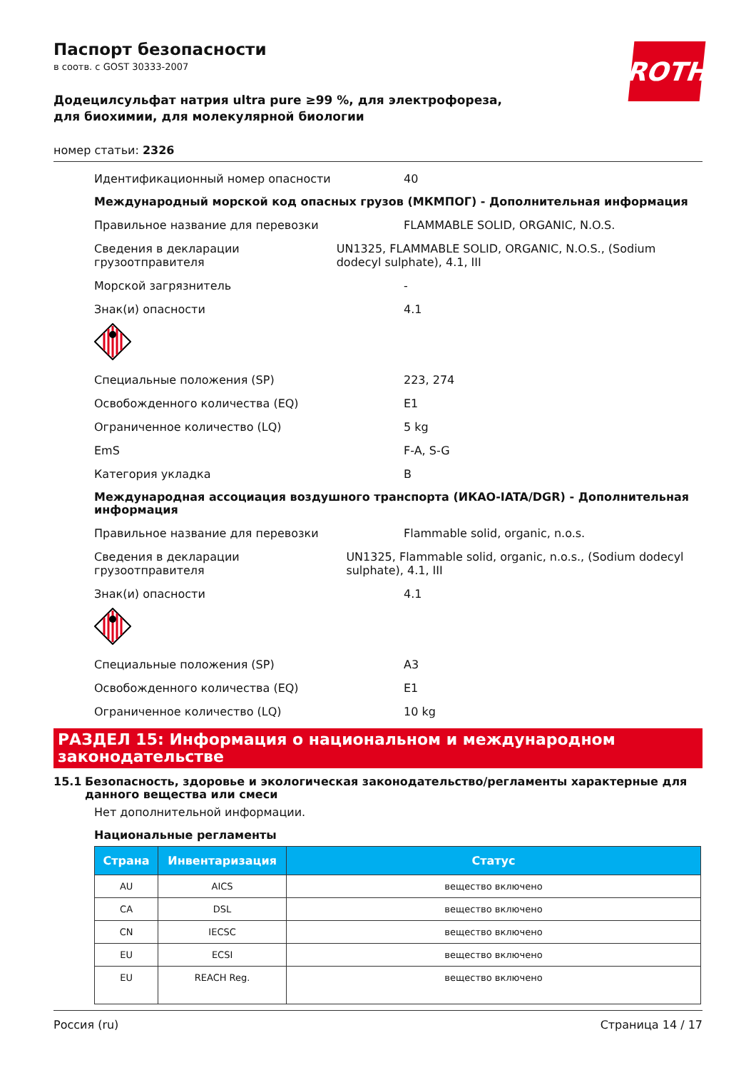ROTH
Паспорт безопасности
в соотв. с GOST 30333-2007
Додецилсульфат натрия ultra pure ≥99 %, для электрофореза, для биохимии, для молекулярной биологии
номер статьи: 2326
Идентификационный номер опасности 40
Международный морской код опасных грузов (МКМПОГ) - Дополнительная информация
Правильное название для перевозки FLAMMABLE SOLID, ORGANIC, N.O.S.
Сведения в декларации грузоотправителя UN1325, FLAMMABLE SOLID, ORGANIC, N.O.S., (Sodium dodecyl sulphate), 4.1, III
Морской загрязнитель -
Знак(и) опасности 4.1
Специальные положения (SP) 223, 274
Освобожденного количества (EQ) E1
Ограниченное количество (LQ) 5 kg
EmS F-A, S-G
Категория укладка B
Международная ассоциация воздушного транспорта (ИКАО-IATA/DGR) - Дополнительная информация
Правильное название для перевозки Flammable solid, organic, n.o.s.
Сведения в декларации грузоотправителя UN1325, Flammable solid, organic, n.o.s., (Sodium dodecyl sulphate), 4.1, III
Знак(и) опасности 4.1
Специальные положения (SP) A3
Освобожденного количества (EQ) E1
Ограниченное количество (LQ) 10 kg
РАЗДЕЛ 15: Информация о национальном и международном законодательстве
15.1 Безопасность, здоровье и экологическая законодательство/регламенты характерные для данного вещества или смеси
Нет дополнительной информации.
Национальные регламенты
| Страна | Инвентаризация | Статус |
| --- | --- | --- |
| AU | AICS | вещество включено |
| CA | DSL | вещество включено |
| CN | IECSC | вещество включено |
| EU | ECSI | вещество включено |
| EU | REACH Reg. | вещество включено |
Россия (ru) Страница 14 / 17